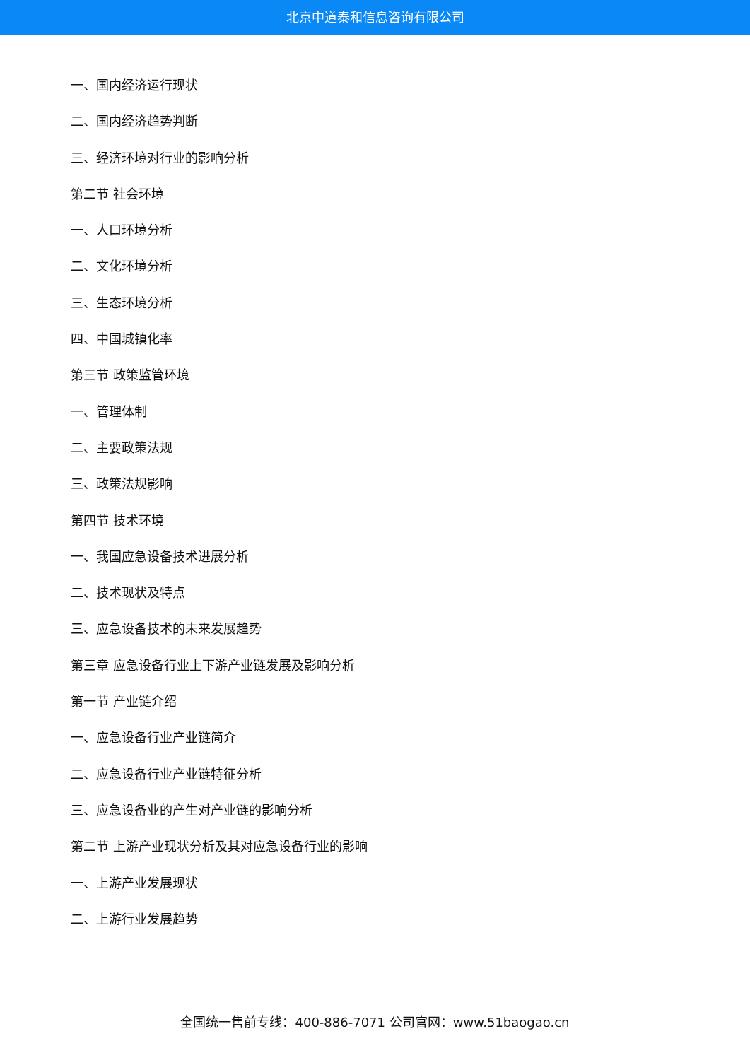北京中道泰和信息咨询有限公司
一、国内经济运行现状
二、国内经济趋势判断
三、经济环境对行业的影响分析
第二节 社会环境
一、人口环境分析
二、文化环境分析
三、生态环境分析
四、中国城镇化率
第三节 政策监管环境
一、管理体制
二、主要政策法规
三、政策法规影响
第四节 技术环境
一、我国应急设备技术进展分析
二、技术现状及特点
三、应急设备技术的未来发展趋势
第三章 应急设备行业上下游产业链发展及影响分析
第一节 产业链介绍
一、应急设备行业产业链简介
二、应急设备行业产业链特征分析
三、应急设备业的产生对产业链的影响分析
第二节 上游产业现状分析及其对应急设备行业的影响
一、上游产业发展现状
二、上游行业发展趋势
全国统一售前专线：400-886-7071 公司官网：www.51baogao.cn